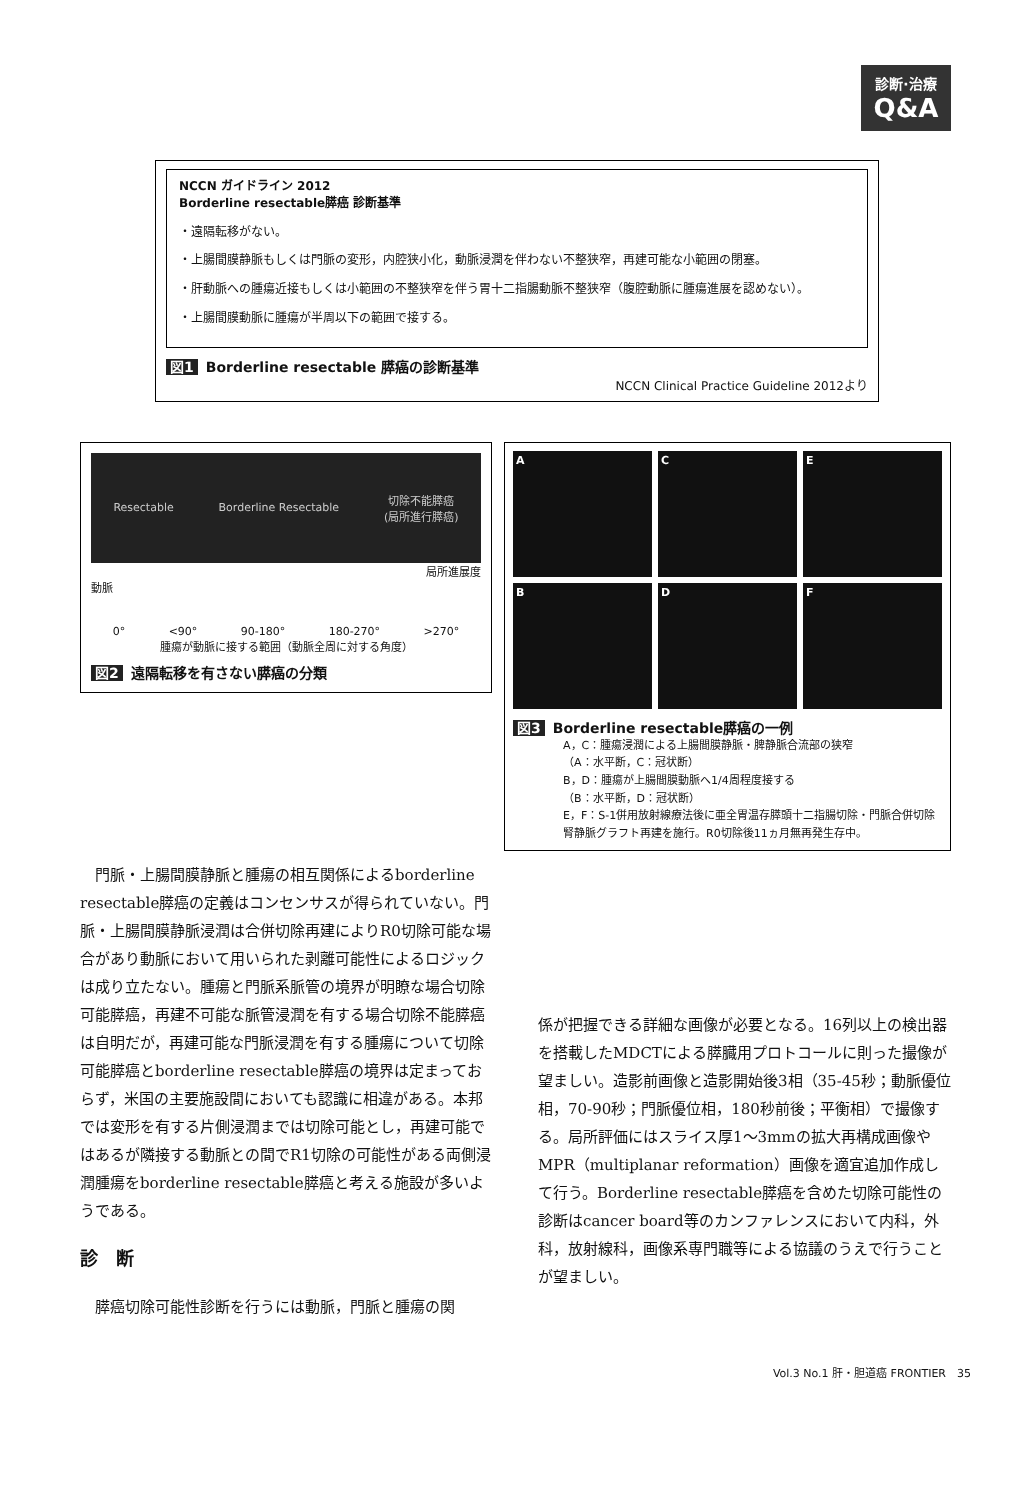診断·治療
Q&A
NCCN ガイドライン 2012
Borderline resectable膵癌 診断基準
・遠隔転移がない。
・上腸間膜静脈もしくは門脈の変形，内腔狭小化，動脈浸潤を伴わない不整狭窄，再建可能な小範囲の閉塞。
・肝動脈への腫瘍近接もしくは小範囲の不整狭窄を伴う胃十二指腸動脈不整狭窄（腹腔動脈に腫瘍進展を認めない）。
・上腸間膜動脈に腫瘍が半周以下の範囲で接する。
図1 Borderline resectable 膵癌の診断基準
NCCN Clinical Practice Guideline 2012より
Resectable Borderline Resectable 切除不能膵癌
(局所進行膵癌)
局所進展度
動脈
0° <90° 90-180° 180-270° >270°
腫瘍が動脈に接する範囲（動脈全周に対する角度）
図2 遠隔転移を有さない膵癌の分類
A
C
E
B
D
F
図3 Borderline resectable膵癌の一例
A，C：腫瘍浸潤による上腸間膜静脈・脾静脈合流部の狭窄
（A：水平断，C：冠状断）
B，D：腫瘍が上腸間膜動脈へ1/4周程度接する
（B：水平断，D：冠状断）
E，F：S-1併用放射線療法後に亜全胃温存膵頭十二指腸切除・門脈合併切除腎静脈グラフト再建を施行。R0切除後11ヵ月無再発生存中。
門脈・上腸間膜静脈と腫瘍の相互関係によるborderline resectable膵癌の定義はコンセンサスが得られていない。門脈・上腸間膜静脈浸潤は合併切除再建によりR0切除可能な場合があり動脈において用いられた剥離可能性によるロジックは成り立たない。腫瘍と門脈系脈管の境界が明瞭な場合切除可能膵癌，再建不可能な脈管浸潤を有する場合切除不能膵癌は自明だが，再建可能な門脈浸潤を有する腫瘍について切除可能膵癌とborderline resectable膵癌の境界は定まっておらず，米国の主要施設間においても認識に相違がある。本邦では変形を有する片側浸潤までは切除可能とし，再建可能ではあるが隣接する動脈との間でR1切除の可能性がある両側浸潤腫瘍をborderline resectable膵癌と考える施設が多いようである。
診　断
膵癌切除可能性診断を行うには動脈，門脈と腫瘍の関
係が把握できる詳細な画像が必要となる。16列以上の検出器を搭載したMDCTによる膵臓用プロトコールに則った撮像が望ましい。造影前画像と造影開始後3相（35-45秒；動脈優位相，70-90秒；門脈優位相，180秒前後；平衡相）で撮像する。局所評価にはスライス厚1〜3mmの拡大再構成画像やMPR（multiplanar reformation）画像を適宜追加作成して行う。Borderline resectable膵癌を含めた切除可能性の診断はcancer board等のカンファレンスにおいて内科，外科，放射線科，画像系専門職等による協議のうえで行うことが望ましい。
Vol.3 No.1 肝・胆道癌 FRONTIER　35